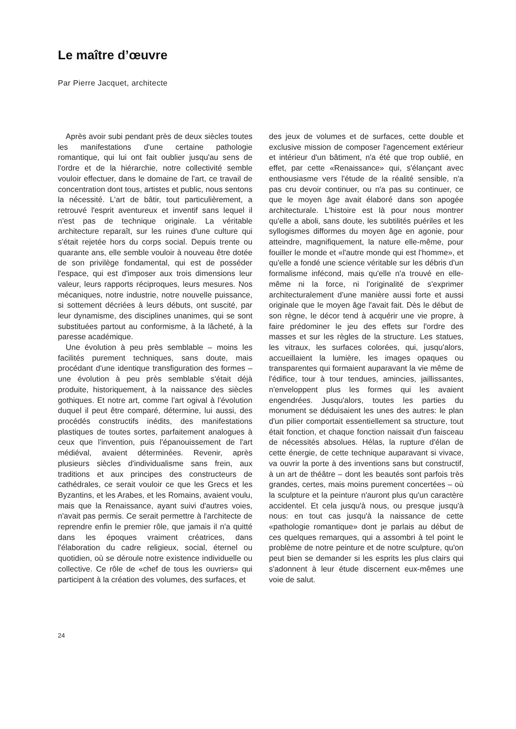Le maître d’œuvre
Par Pierre Jacquet, architecte
Après avoir subi pendant près de deux siècles toutes les manifestations d'une certaine pathologie romantique, qui lui ont fait oublier jusqu'au sens de l'ordre et de la hiérarchie, notre collectivité semble vouloir effectuer, dans le domaine de l'art, ce travail de concentration dont tous, artistes et public, nous sentons la nécessité. L'art de bâtir, tout particulièrement, a retrouvé l'esprit aventureux et inventif sans lequel il n'est pas de technique originale. La véritable architecture reparaît, sur les ruines d'une culture qui s'était rejetée hors du corps social. Depuis trente ou quarante ans, elle semble vouloir à nouveau être dotée de son privilège fondamental, qui est de posséder l'espace, qui est d'imposer aux trois dimensions leur valeur, leurs rapports réciproques, leurs mesures. Nos mécaniques, notre industrie, notre nouvelle puissance, si sottement décriées à leurs débuts, ont suscité, par leur dynamisme, des disciplines unanimes, qui se sont substituées partout au conformisme, à la lâcheté, à la paresse académique.
Une évolution à peu près semblable – moins les facilités purement techniques, sans doute, mais procédant d'une identique transfiguration des formes – une évolution à peu près semblable s'était déjà produite, historiquement, à la naissance des siècles gothiques. Et notre art, comme l'art ogival à l'évolution duquel il peut être comparé, détermine, lui aussi, des procédés constructifs inédits, des manifestations plastiques de toutes sortes, parfaitement analogues à ceux que l'invention, puis l'épanouissement de l'art médiéval, avaient déterminées. Revenir, après plusieurs siècles d'individualisme sans frein, aux traditions et aux principes des constructeurs de cathédrales, ce serait vouloir ce que les Grecs et les Byzantins, et les Arabes, et les Romains, avaient voulu, mais que la Renaissance, ayant suivi d'autres voies, n'avait pas permis. Ce serait permettre à l'architecte de reprendre enfin le premier rôle, que jamais il n'a quitté dans les époques vraiment créatrices, dans l'élaboration du cadre religieux, social, éternel ou quotidien, où se déroule notre existence individuelle ou collective. Ce rôle de «chef de tous les ouvriers» qui participent à la création des volumes, des surfaces, et
des jeux de volumes et de surfaces, cette double et exclusive mission de composer l'agencement extérieur et intérieur d'un bâtiment, n'a été que trop oublié, en effet, par cette «Renaissance» qui, s'élançant avec enthousiasme vers l'étude de la réalité sensible, n'a pas cru devoir continuer, ou n'a pas su continuer, ce que le moyen âge avait élaboré dans son apogée architecturale. L'histoire est là pour nous montrer qu'elle a aboli, sans doute, les subtilités puériles et les syllogismes difformes du moyen âge en agonie, pour atteindre, magnifiquement, la nature elle-même, pour fouiller le monde et «l'autre monde qui est l'homme», et qu'elle a fondé une science véritable sur les débris d'un formalisme infécond, mais qu'elle n'a trouvé en elle-même ni la force, ni l'originalité de s'exprimer architecturalement d'une manière aussi forte et aussi originale que le moyen âge l'avait fait. Dès le début de son règne, le décor tend à acquérir une vie propre, à faire prédominer le jeu des effets sur l'ordre des masses et sur les règles de la structure. Les statues, les vitraux, les surfaces colorées, qui, jusqu'alors, accueillaient la lumière, les images opaques ou transparentes qui formaient auparavant la vie même de l'édifice, tour à tour tendues, amincies, jaillissantes, n'enveloppent plus les formes qui les avaient engendrées. Jusqu'alors, toutes les parties du monument se déduisaient les unes des autres: le plan d'un pilier comportait essentiellement sa structure, tout était fonction, et chaque fonction naissait d'un faisceau de nécessités absolues. Hélas, la rupture d'élan de cette énergie, de cette technique auparavant si vivace, va ouvrir la porte à des inventions sans but constructif, à un art de théâtre – dont les beautés sont parfois très grandes, certes, mais moins purement concertées – où la sculpture et la peinture n'auront plus qu'un caractère accidentel. Et cela jusqu'à nous, ou presque jusqu'à nous: en tout cas jusqu'à la naissance de cette «pathologie romantique» dont je parlais au début de ces quelques remarques, qui a assombri à tel point le problème de notre peinture et de notre sculpture, qu'on peut bien se demander si les esprits les plus clairs qui s'adonnent à leur étude discernent eux-mêmes une voie de salut.
24